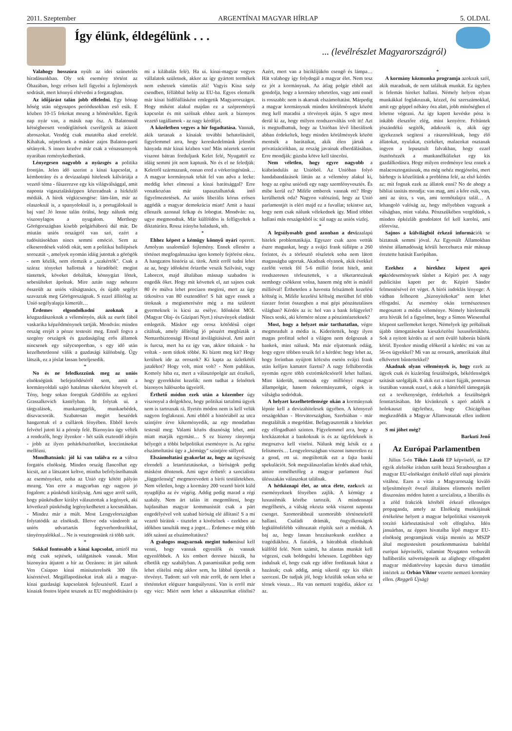2011. Szeptember ARGENTÍNAI MAGYAR HÍRLAP 5. OLDAL
Így élünk, éldegélünk . . .
... (levélrészlet Magyarországról)
Valahogy hosszúra nyúlt az idei szünetelés híradásunkban. Oly sok esemény történt az Óhazában, hogy erősen kell figyelni a fejlemények sodrását, mert könnyű eltévedni a forgatagban.
Az időjárást talán jobb elfeledni. Egy hónap hőség után négynapos periódusokban eső esik. E közben 10-15 fokokat mozog a hőmérséklet. Egyik nap nyár van, a másik nap ősz. A Balatonnál kétségbeesett vendéglátósok cserélgetik az átázott abroszokat. Vendég csak mutatóba akad errefelé. Kihaltak, néptelenek a máskor zajos Balaton-parti sétányok. S innen kezdve már csak a vénasszonyok nyarában reménykedhetünk.
Lényegesen nagyobb a nyüzsgés a politika frontján. Jelen idő szerint a kínai kapcsolat, a kémbotrány és a devizaalapú hitelesek kálváriája a vezető téma - fűszerezve egy kis világválsággal, amit naponta vigasztalásképpen közreadnak a hírközlő médiák. A hírek végkicsengése: lám-lám, már az olaszoknál is, a spanyoloknál is, a portugáloknál is baj van! Jó lenne talán örülni, hogy nálunk még viszonylagos a nyugalom. Merthogy Görögországban kisebb polgárháború dúl már. De miután uniós országról van szó, ezért a tudósításokban nincs semmi emóció. Sem az elkeseredések valódi okát, sem a politikai ballépések sorozatát -, amelyek nyomán idáig jutottak a görögök - nem közlik, nem elemzik a „szakértők". Csak a száraz tényeket hallottuk a híradóból: megint tüntettek, köveket dobáltak, könnygázt lőttek, sebesülteket ápolnak. Mire aztán nagy nehezen összeült az uniós válságtanács, és újabb segélyt szavaztak meg Görögországnak. S ezzel állítólag az Unió segélyalapja kimerült…
Érdemes elgondolkodni azoknak a közgazdászoknak a véleményén, akik az eurót fából vaskarika képződménynek tartják. Mondván: minden ország erejét a pénze testesíti meg. Ennél fogva a szegény országok és gazdaságilag erős államok nincsenek egy súlycsoportban, s egy idő után kezelhetetlenné válik a gazdasági különbség. Úgy látszik, ez a jóslat lassan beteljesedik.
*
No és ne feledkezzünk meg az uniós elnökségünk befejeződéséről sem, amit a kormányoldali sajtó hatalmas sikerként könyvelt el. Tény, hogy sokan forogtak Gödöllőn az egykori Grassalkovich kastélyban. Itt folytak ui. a tárgyalások, munkareggelik, munkaebédek, díszvacsorák. Szabatosan megírt beszédek hangzottak el a csillárok fényében. Ebből kevés felvétel jutott ki a pórnép felé. Bizonyára úgy vélték a rendezők, hogy ilyenkor - hét szűk esztendő idején - jobb az ilyen pohárköszöntőket, koccintásokat mellőzni.
Mondhatnánk: jól ki van találva ez a váltva forgatós elnökség. Minden ország flancolhat egy kicsit, azt a látszatot keltve, mintha befolyásolhatnák az eseményeket, noha az Unió egy kötött pályán mozog. Van erre a magyarban egy nagyon jó fogalom: a pünkösdi királyság. Ami ugye arról szólt, hogy pünkösdkor királyt választottak a legények, aki következő pünkösdig legénykedhetett a kocsmákban. - Mindez már a múlt. Most Lengyelországban folytatódik az elnöksdi. Illetve oda vándorolt az uniós udvartartás fegyverhordozókkal, tányérnyalókkal… Ne is vesztegessünk rá több szót.
*
Sokkal fontosabb a kínai kapcsolat, amiről ma még csak sejtések, találgatások vannak. Mint bizonyára átjutott a hír az Óceánon: itt járt nálunk Ven Csiapao kínai miniszterelnök 300 fős kíséretével. Megállapodásokat írtak alá a magyar-kínai gazdasági kapcsolatok fejlesztésről. Ezzel a kínaiak fontos lépést tesznek az EU meghódítására (s mi a kilábalás felé). Ha ui. kínai-magyar vegyes vállalatok születnek, akkor az így gyártott termékek nem eshetnek vámolás alá! Vagyis Kína szép csendben, féllábbal belép az EU-ba. Egyes elemzők már kínai hídfőállásként emlegetik Magyarországot. Hogy miként alakul majdan ez a szépreményű kapcsolat és mit szólnak ehhez azok a bizonyos vezető tagállamok - az nagy kérdőjel.
A közéletben vegyes a hír fogadtatása. Vannak, akik tartanak a kínaiak további behatolásától, figyelemmel arra, hogy kereskedelmünk jelentős hányada már kínai kézben van! Más nézetek szerint viszont bátran forduljunk Kelet felé, Nyugattól ez idáig semmi jót nem kaptunk. No és el ne feledjük: Keletről származunk, onnan ered a vérkeringésünk… A magyar kormánynak tehát fel van adva a lecke: meddig lehet elmenni a kínai barátsággal? Erre vonatkozóan már tapasztalhatóak intő figyelmeztetések. Az uniós liberális kórus erősen aggódik a magyar demokrácia miatt! Amit a hazai ellenzék azonnal felkap és lobogtat. Mondván: na, ugye megmondtuk. Már külföldön is felfigyeltek a diktatúrára. Rossz irányba haladunk, stb.
*
Ehhez képest a kémügy könnyű nyári operett. Amolyan unaloműző fejlemény. Ennek ellenére a történet megfogalmazása igen komoly fejtörést okoz. A hangzatos história ui. titok. Amit erről tudni lehet az az, hogy időnként őrizetbe veszik Szilvásit, vagy Laborcot, majd általában másnap szabadon is engedik őket. Hogy mit követtek el, azt sajnos csak 80 év múlva lehet precízen megírni, mert az ügy titkosítva van 80 esztendőre! S hát ugye ennek a titoknak a megismerésére még a ma született gyermeknek is kicsi az esélye. Időnként MOL (Magyar Olaj- és Gázipari Nyrt.) részvények eladását emlegetik. Máskor egy orosz kötődésű céget citálnak, amely állítólag jó pénzért megbízták a Nemzetbiztonsági Hivatal átvilágításával. Ami azért is furcsa, mert ha ez így van, akkor titkaink - ha voltak - nem titkok többé. Ki bízott meg kit? Hogy kerülnek ide az oroszok? Ki kapta az üzletkötői jutalékot? Hogy volt, mint volt? - Nem publikus. Komoly hiba ez, mert a választópolgár azt érzékeli, hogy gyerekként kezelik: nem tudhat a felnőttek bizonyos hálószoba ügyeiről.
Érthető módon ezek után a közember úgy viszonyul a dolgokhoz, hogy politikai tartalmú ügyek nem is tartoznak rá. Ilyetén módon nem is kell velük nagyon foglakozni. Ami ebből a históriából az utca szintjére érve kikeményedik, az egy mondatban testesül meg: Valami közös disznóság lehet, ami miatt marják egymást… S ez bizony rányomja bélyegét a többi belpolitikai eseményre is. Az egész elszámoltatási ügy a „kémügy" szintjére süllyed.
Elszámoltatási gyakorlat az, hogy az ügyészség elrendeli a letartóztatásokat, a bíróságok pedig másként döntenek. Ami ugye érthető: a szocialista „függetlenség" megmerevedett a bírói testületekben. Nem véletlen, hogy a kormány 200 vezető bírót küld nyugdíjba az év végéig. Addig pedig marad a régi szabály. Nem árt talán itt megemlíteni, hogy hajdanában magyar kommunistát csak a párt engedélyével volt szabad bíróság elé állítani! S a mi vezető bíráink - tisztelet a kivételnek - ezekben az időkben tanulták meg a jogot… Érdemes-e még több időt szánni az elszámoltatásra?
A gyalogos magyarnak megint tudomásul kell venni, hogy vannak egyenlők és vannak egyenlőbbek. A kis embert deresre húzzák, ha elbotlik egy szabályban. A panamistákat pedig nem lehet elítélni még akkor sem, ha lábbal tiporták a törvényt. Tudom: szó volt már erről, de nem lehet a történteket elégszer hangsúlyozni. Van is erről már egy vicc: Miért nem lehet a sikkasztókat elítélni? Azért, mert van a biciklijükön csengő és lámpa… Hát valahogy így folydogál a magyar élet. Nem tesz ez jót a kormánynak. Az átlag polgár ebből azt gondolja, hogy a kormány tehetetlen, vagy ami ennél is rosszabb: nem is akarnak elszámoltatást. Márpedig a magyar kormánynak minden körülmények között meg kell maradni a törvények útján. S ugye most derül ki az, hogy milyen rendszerváltás volt itt! Azt is megtudhattuk, hogy az Unióban lévő liberálisok abban érdekeltek, hogy minden körülmények között mentsék a barátaikat, akik élen jártak a privatizációkban, az ország javainak elherdálásában. Erre mondják: gúzsba kötve kell táncolni.
Nem véletlen, hogy egyre nagyobb a kiábrándulás az Unióból. Az Unióban folyó handabandázások láttán az a vélemény alakul ki, hogy az egész uniósdi egy nagy szemfényvesztés. És mibe kerül ez? Miféle emberek vannak ott? Hogy kerülhettek oda? Nagyon valószínű, hogy az Unió parlamentjét is eléri majd ez a fuvallat; tekintve azt, hogy nem csak nálunk vélekednek így. Mind többet hallani más országokból is: túl nagy az uniós vízfej.
*
A legsúlyosabb gond azonban a devizaalapú hitelek problematikája. Egyszer csak azon vettük észre magunkat, hogy a svájci frank túllépte a 260 forintot, és a törlesztő részletek soha nem látott magasságba ugortak. Akadnak olyanok, akik évekkel ezelőtt vettek föl 5-6 millió forint hitelt, amit rendszeresen törlesztettek, s a tőketartozásuk nemhogy csökkent volna, hanem még nőtt is másfél millióval! Érthetetlen a havonta felszámolt kezelési költség is. Miféle kezelési költség merülhet fel több tízezer forint összegben a mai gépi pénzátutalásos világban? Kérdés az is: hol van a bank felügyelet? Nincs senki, aki körmére nézne a pénzintézeteknek?
Most, hogy a helyzet már tarthatatlan, végre megmozdult a média is. Kiderítették, hogy ilyen magas profittal sehol a világon nem dolgoznak a bankok, mint nálunk. Ma már eljutottunk odáig, hogy egyre többen teszik fel a kérdést: hogy lehet az, hogy forintban nyújtott kölcsön esetén svájci frank után kelljen kamatot fizetni? A nagy felháborodás nyomán egyre több extrémkölcsönről lehet hallani. Mint kiderült, nemcsak egy milliónyi magyar állampolgár, hanem önkormányzatok, cégek is válságba sodródtak.
A helyzet kezelhetetlensége okán a kormánynak lépnie kell a devizahitelesek ügyében. A környező országokban - Horvátországban, Szerbiában - már megtalálták a megoldást. Befagyasztották a hiteleket egy elfogadható szinten. Figyelemmel arra, hogy a kockázatokat a bankoknak is és az ügyfeleknek is megosztva kell viselni. Nálunk még késik ez a felismerés… Lengyelországban viszont ismeretlen ez a gond, ott ui. megtiltották ezt a fajta banki spekulációt. Sok megválaszolatlan kérdés akad tehát, amire remélhetőleg a magyar parlament őszi ülésszakán válaszokat találnak.
A hétköznapi élet, az utca élete, ezeknek az eseményeknek fényében zajlik. A kémügy a luxustémák körébe tartozik. A mindennapi megélhetés, a válság okozta sokk viszont naponta csenget. Szomorúbbnál szomorúbb történetekről hallani. Családi drámák, öngyilkosságok legkülönfélébb változatait röpítik szét a médiák. A baj az, hogy lassan hozzászokunk ezekhez a tragédiákhoz. A fiatalok, a bátrabbak elindulnak külföld felé. Nem számít, ha alantas munkát kell végezni, csak boldogulni lehessen. Legtöbben úgy indulnak el, hogy csak egy időre fordítanak hátat a hazának; csak addig, amíg sikerül egy kis tőkét szerezni. De tudjuk jól, hogy közülük sokan soha se térnek vissza… Ha van nemzeti tragédia, akkor ez az.
*
A kormány közmunka programja azoknak szól, akik maradnak, de nem találnak munkát. Ez ügyben is felemás híreket hallani. Némely helyen olyan munkákkal foglakoznak, kézzel, ősi szerszámokkal, amit egy géppel néhány óra alatt, jobb minőségben el lehetne végezni. Az így kapott kevéske pénz is inkább élesztőre elég, mint kenyérre. Feltűntek jószándékú segítők, adakozók is, akik úgy igyekeznek segíteni a rászorulóknak, hogy élő állatokat, nyulakat, csirkéket, malacokat osztanak ingyen a lepusztult falvakban, hogy ezzel ösztönözzék a munkanélkülieket egy kis gazdálkodásra. Hogy milyen eredménye lesz ennek a malacosztogatásnak, ma még nehéz megjósolni, mert bárhogy is közelítünk a probléma felé, az első kérdés az: mit fognak ezek az állatok enni? No de ahogy a bibliai tanítás mondja: van mag, ami a kőre esik, van, ami az útra, s van, ami termőtalajra talál… A lehangoló valóság az, hogy mélyebben vagyunk a válságban, mint valaha. Pénzszűkében vergődünk, s minden épkézláb gondolatot fel kell karolni, ami előrevisz.
Sajnos a külvilágból érkező információk se biztatnak semmi jóval. Az Egyesült Államokban történt államadósság körüli hercehurca már másnap éreztette hatását Európában.
*
Ezekhez a hírekhez képest apró epizódeseménynek tűnhet a Képíró per. A nagy publicitást kapott per dr. Képíró Sándor felmentésével ért véget. A bírói indoklás lényege: A vádban felhozott „bizonyítékokat" nem lehet elfogadni. Az esemény okán természetesen megosztott a média véleménye. Némely hírelemzők arra hívták fel a figyelmet, hogy a Simon Wiesenthal központ szellemeket kerget. Némelyek így próbálnak újabb támogatásokat kieszközölni luxuséletükhöz. Sok a nyitott kérdés az el nem évülő háborús bűnök körül. Ilyenkor mindig előkerül a kérdés: mi van az 56-os ügyekkel? Mi van az oroszok, amerikaiak által elkövetett bűntettekkel?
Akadnak olyan vélemények is, hogy ezek az ügyek csak és kizárólag feszültségek, békétlenségek szítását szolgálják. S akik ezt a tüzet fújják, pontosan tisztában vannak ezzel, s akik a háttérből támogatják ezt a tevékenységet, érdekeltek a feszültségek fenntartásában. Ide kívánkozik s apró adalék a holokauszt ügylethez, hogy Chicágóban megkezdődik a Magyar Államvasutak ellen indított per.
S mi jöhet még?
Barkuti Jenő
Az Európai Parlamentben
Július 5-én Tőkés László EP képviselő, az EP egyik alelnöke írásban szólt hozzá Strasbourgban a magyar EU-elnökséget értékelő előző napi plenáris vitához. Ezen a vitán a Magyarország kiváló teljesítményét övező általános elismerés mellett disszonáns módon hatott a szocialista, a liberális és a zöld frakciók köréből érkező ellenséges propaganda, amely az Elnökség munkájának értékelése helyett a magyar belpolitikai viszonyok torzító kárhoztatásával volt elfoglalva. Idén januárban, az éppen hivatalba lépő magyar EU-elnökség programjának vitája mentén az MSZP által megtestesített posztkommunista baloldal európai képviselői, valamint Nyugaton verbuvált balliberális szövetségeseik az alighogy elfogadott magyar médiatörvény kapcsán durva támadást intéztek az Orbán Viktor vezette nemzeti kormány ellen. (Reggeli Újság)